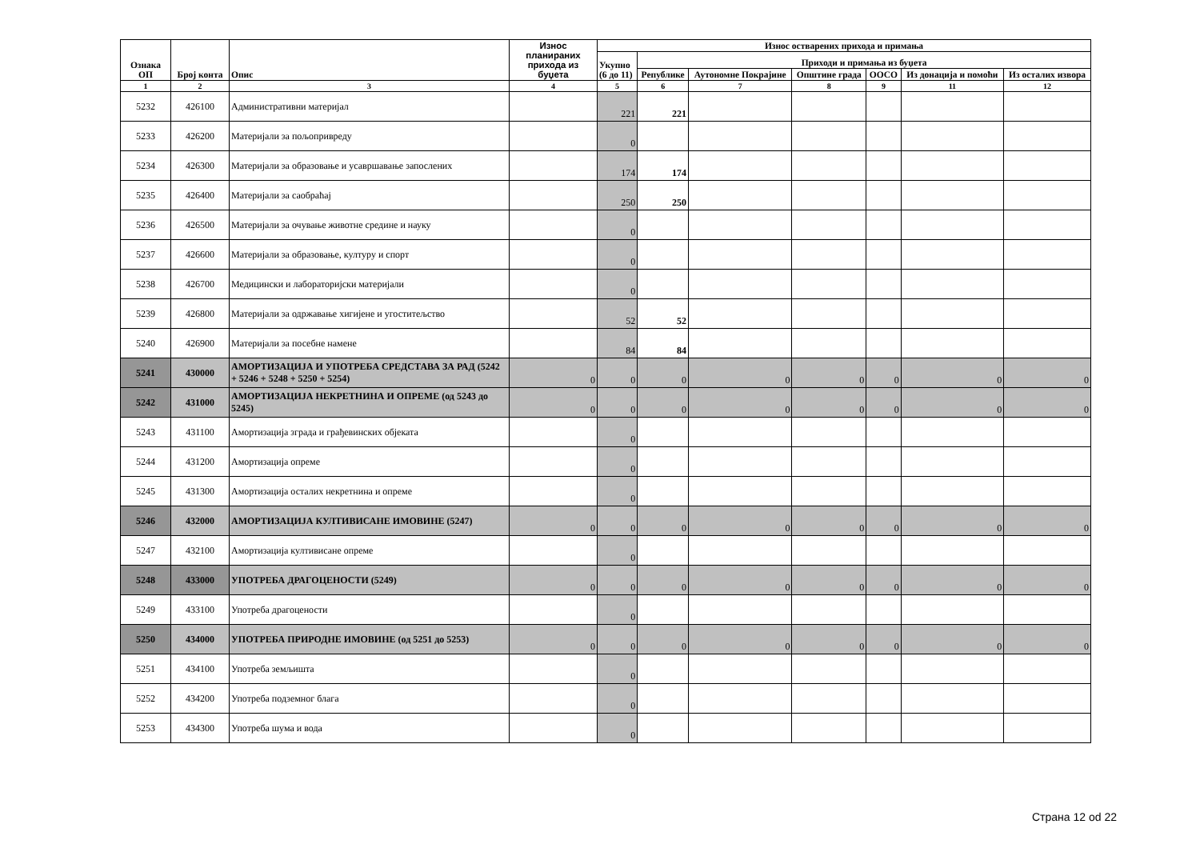| Ознака ОП | Број конта | Опис | Износ планираних прихода из буџета | Износ остварених прихода и примања | | | | | | |
| --- | --- | --- | --- | --- | --- | --- | --- | --- | --- | --- |
| | | | | Укупно (6 до 11) | Приходи и примања из буџета | | | | | |
| | | | | | Републике | Аутономне Покрајине | Општине града | ООСО | Из донација и помоћи | Из осталих извора |
| 1 | 2 | 3 | 4 | 5 | 6 | 7 | 8 | 9 | 11 | 12 |
| 5232 | 426100 | Административни материјал | | 221 | 221 | | | | | |
| 5233 | 426200 | Материјали за пољопривреду | | 0 | | | | | | |
| 5234 | 426300 | Материјали за образовање и усавршавање запослених | | 174 | 174 | | | | | |
| 5235 | 426400 | Материјали за саобраћај | | 250 | 250 | | | | | |
| 5236 | 426500 | Материјали за очување животне средине и науку | | 0 | | | | | | |
| 5237 | 426600 | Материјали за образовање, културу и спорт | | 0 | | | | | | |
| 5238 | 426700 | Медицински и лабораторијски материјали | | 0 | | | | | | |
| 5239 | 426800 | Материјали за одржавање хигијене и угоститељство | | 52 | 52 | | | | | |
| 5240 | 426900 | Материјали за посебне намене | | 84 | 84 | | | | | |
| 5241 | 430000 | АМОРТИЗАЦИЈА И УПОТРЕБА СРЕДСТАВА ЗА РАД (5242 + 5246 + 5248 + 5250 + 5254) | 0 | 0 | 0 | 0 | 0 | 0 | 0 | 0 |
| 5242 | 431000 | АМОРТИЗАЦИЈА НЕКРЕТНИНА И ОПРЕМЕ (од 5243 до 5245) | 0 | 0 | 0 | 0 | 0 | 0 | 0 | 0 |
| 5243 | 431100 | Амортизација зграда и грађевинских објеката | | 0 | | | | | | |
| 5244 | 431200 | Амортизација опреме | | 0 | | | | | | |
| 5245 | 431300 | Амортизација осталих некретнина и опреме | | 0 | | | | | | |
| 5246 | 432000 | АМОРТИЗАЦИЈА КУЛТИВИСАНЕ ИМОВИНЕ (5247) | 0 | 0 | 0 | 0 | 0 | 0 | 0 | 0 |
| 5247 | 432100 | Амортизација култивисане опреме | | 0 | | | | | | |
| 5248 | 433000 | УПОТРЕБА ДРАГОЦЕНОСТИ (5249) | 0 | 0 | 0 | 0 | 0 | 0 | 0 | 0 |
| 5249 | 433100 | Употреба драгоцености | | 0 | | | | | | |
| 5250 | 434000 | УПОТРЕБА ПРИРОДНЕ ИМОВИНЕ (од 5251 до 5253) | 0 | 0 | 0 | 0 | 0 | 0 | 0 | 0 |
| 5251 | 434100 | Употреба земљишта | | 0 | | | | | | |
| 5252 | 434200 | Употреба подземног блага | | 0 | | | | | | |
| 5253 | 434300 | Употреба шума и вода | | 0 | | | | | | |
Страна 12 od 22